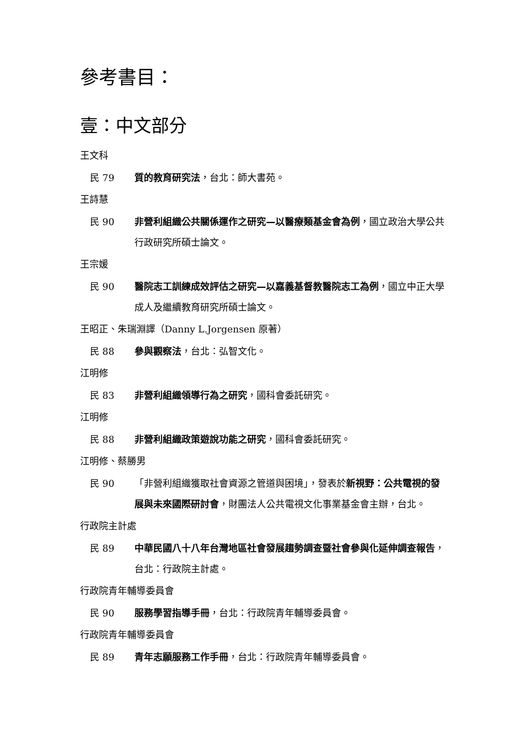參考書目：
壹：中文部分
王文科
民 79 質的教育研究法，台北：師大書苑。
王詩慧
民 90 非營利組織公共關係運作之研究—以醫療類基金會為例，國立政治大學公共行政研究所碩士論文。
王宗媛
民 90 醫院志工訓練成效評估之研究—以嘉義基督教醫院志工為例，國立中正大學成人及繼續教育研究所碩士論文。
王昭正、朱瑞淵譯（Danny L.Jorgensen 原著）
民 88 參與觀察法，台北：弘智文化。
江明修
民 83 非營利組織領導行為之研究，國科會委託研究。
江明修
民 88 非營利組織政策遊說功能之研究，國科會委託研究。
江明修、蔡勝男
民 90 「非營利組織獲取社會資源之管道與困境」，發表於新視野：公共電視的發展與未來國際研討會，財團法人公共電視文化事業基金會主辦，台北。
行政院主計處
民 89 中華民國八十八年台灣地區社會發展趨勢調查暨社會參與化延伸調查報告，台北：行政院主計處。
行政院青年輔導委員會
民 90 服務學習指導手冊，台北：行政院青年輔導委員會。
行政院青年輔導委員會
民 89 青年志願服務工作手冊，台北：行政院青年輔導委員會。